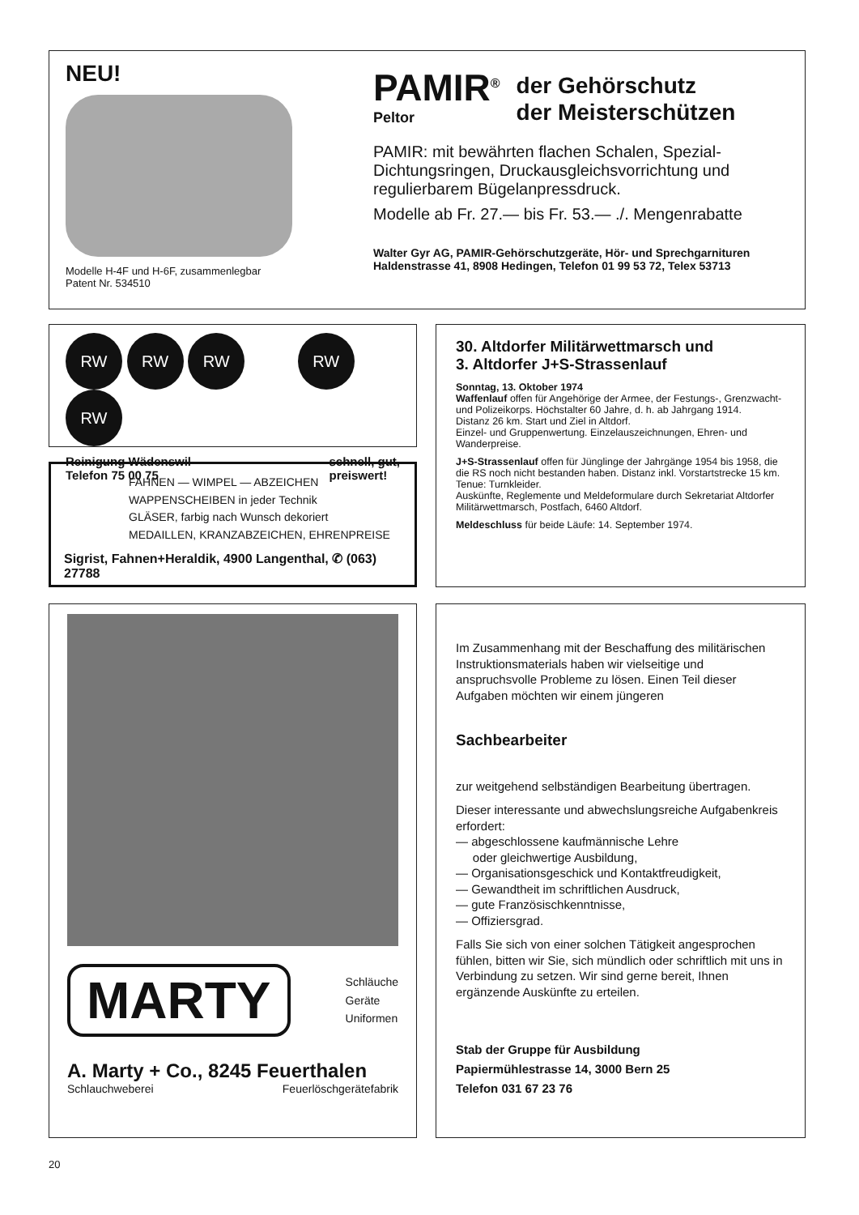NEU!
Modelle H-4F und H-6F, zusammenlegbar
Patent Nr. 534510
PAMIR<sup>®</sup>
Peltor
der Gehörschutz
der Meisterschützen
PAMIR: mit bewährten flachen Schalen, Spezial-Dichtungsringen, Druckausgleichsvorrichtung und regulierbarem Bügelanpressdruck.
Modelle ab Fr. 27.— bis Fr. 53.— ./. Mengenrabatte
Walter Gyr AG, PAMIR-Gehörschutzgeräte, Hör- und Sprechgarnituren
Haldenstrasse 41, 8908 Hedingen, Telefon 01 99 53 72, Telex 53713
RW RW RW RW RW
Reinigung Wädenswil
Telefon 75 00 75
schnell, gut,
preiswert!
FAHNEN — WIMPEL — ABZEICHEN
WAPPENSCHEIBEN in jeder Technik
GLÄSER, farbig nach Wunsch dekoriert
MEDAILLEN, KRANZABZEICHEN, EHRENPREISE
Sigrist, Fahnen+Heraldik, 4900 Langenthal, ✆ (063) 27788
30. Altdorfer Militärwettmarsch und
3. Altdorfer J+S-Strassenlauf
Sonntag, 13. Oktober 1974
Waffenlauf offen für Angehörige der Armee, der Festungs-, Grenzwacht- und Polizeikorps. Höchstalter 60 Jahre, d. h. ab Jahrgang 1914.
Distanz 26 km. Start und Ziel in Altdorf.
Einzel- und Gruppenwertung. Einzelauszeichnungen, Ehren- und Wanderpreise.
J+S-Strassenlauf offen für Jünglinge der Jahrgänge 1954 bis 1958, die die RS noch nicht bestanden haben. Distanz inkl. Vorstartstrecke 15 km. Tenue: Turnkleider.
Auskünfte, Reglemente und Meldeformulare durch Sekretariat Altdorfer Militärwettmarsch, Postfach, 6460 Altdorf.
Meldeschluss für beide Läufe: 14. September 1974.
MARTY
Schläuche
Geräte
Uniformen
A. Marty + Co., 8245 Feuerthalen
Schlauchweberei Feuerlöschgerätefabrik
Im Zusammenhang mit der Beschaffung des militärischen Instruktionsmaterials haben wir vielseitige und anspruchsvolle Probleme zu lösen. Einen Teil dieser Aufgaben möchten wir einem jüngeren
Sachbearbeiter
zur weitgehend selbständigen Bearbeitung übertragen.
Dieser interessante und abwechslungsreiche Aufgabenkreis erfordert:
— abgeschlossene kaufmännische Lehre
oder gleichwertige Ausbildung,
— Organisationsgeschick und Kontaktfreudigkeit,
— Gewandtheit im schriftlichen Ausdruck,
— gute Französischkenntnisse,
— Offiziersgrad.
Falls Sie sich von einer solchen Tätigkeit angesprochen fühlen, bitten wir Sie, sich mündlich oder schriftlich mit uns in Verbindung zu setzen. Wir sind gerne bereit, Ihnen ergänzende Auskünfte zu erteilen.
Stab der Gruppe für Ausbildung
Papiermühlestrasse 14, 3000 Bern 25
Telefon 031 67 23 76
20